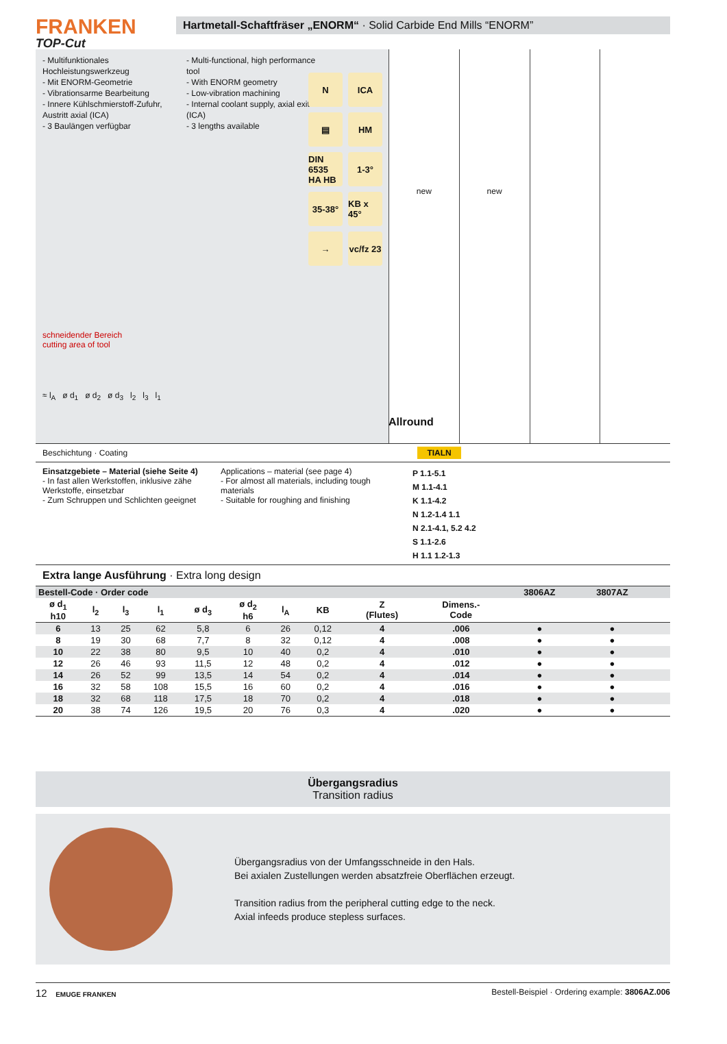FRANKEN
TOP-Cut
Hartmetall-Schaftfräser „ENORM“ · Solid Carbide End Mills “ENORM”
- Multifunktionales Hochleistungswerkzeug
- Mit ENORM-Geometrie
- Vibrationsarme Bearbeitung
- Innere Kühlschmierstoff-Zufuhr, Austritt axial (ICA)
- 3 Baulängen verfügbar
- Multi-functional, high performance tool
- With ENORM geometry
- Low-vibration machining
- Internal coolant supply, axial exit (ICA)
- 3 lengths available
N
ICA
▤
HM
DIN 6535 HA HB
1-3°
35-38°
KB x 45°
→
vc/fz 23
schneidender Bereich
cutting area of tool
≈ l<sub>A</sub> ø d<sub>1</sub> ø d<sub>2</sub> ø d<sub>3</sub> l<sub>2</sub> l<sub>3</sub> l<sub>1</sub>
new new
Allround
Beschichtung · Coating TIALN
Einsatzgebiete – Material (siehe Seite 4)
- In fast allen Werkstoffen, inklusive zähe Werkstoffe, einsetzbar
- Zum Schruppen und Schlichten geeignet
Applications – material (see page 4)
- For almost all materials, including tough materials
- Suitable for roughing and finishing
P 1.1-5.1
M 1.1-4.1
K 1.1-4.2
N 1.2-1.4 1.1
N 2.1-4.1, 5.2 4.2
S 1.1-2.6
H 1.1 1.2-1.3
Extra lange Ausführung · Extra long design
| Bestell-Code · Order code | | | | | | | | | | 3806AZ | 3807AZ | | |
| --- | --- | --- | --- | --- | --- | --- | --- | --- | --- | --- | --- | --- | --- |
| ø d<sub>1</sub> h10 | l<sub>2</sub> | l<sub>3</sub> | l<sub>1</sub> | ø d<sub>3</sub> | ø d<sub>2</sub> h6 | l<sub>A</sub> | KB | Z (Flutes) | Dimens.- Code | | | | |
| 6 | 13 | 25 | 62 | 5,8 | 6 | 26 | 0,12 | 4 | .006 | ● | ● | | |
| 8 | 19 | 30 | 68 | 7,7 | 8 | 32 | 0,12 | 4 | .008 | ● | ● | | |
| 10 | 22 | 38 | 80 | 9,5 | 10 | 40 | 0,2 | 4 | .010 | ● | ● | | |
| 12 | 26 | 46 | 93 | 11,5 | 12 | 48 | 0,2 | 4 | .012 | ● | ● | | |
| 14 | 26 | 52 | 99 | 13,5 | 14 | 54 | 0,2 | 4 | .014 | ● | ● | | |
| 16 | 32 | 58 | 108 | 15,5 | 16 | 60 | 0,2 | 4 | .016 | ● | ● | | |
| 18 | 32 | 68 | 118 | 17,5 | 18 | 70 | 0,2 | 4 | .018 | ● | ● | | |
| 20 | 38 | 74 | 126 | 19,5 | 20 | 76 | 0,3 | 4 | .020 | ● | ● | | |
Übergangsradius
Transition radius
Übergangsradius von der Umfangsschneide in den Hals.
Bei axialen Zustellungen werden absatzfreie Oberflächen erzeugt.
Transition radius from the peripheral cutting edge to the neck.
Axial infeeds produce stepless surfaces.
12 EMUGE FRANKEN
Bestell-Beispiel · Ordering example: 3806AZ.006